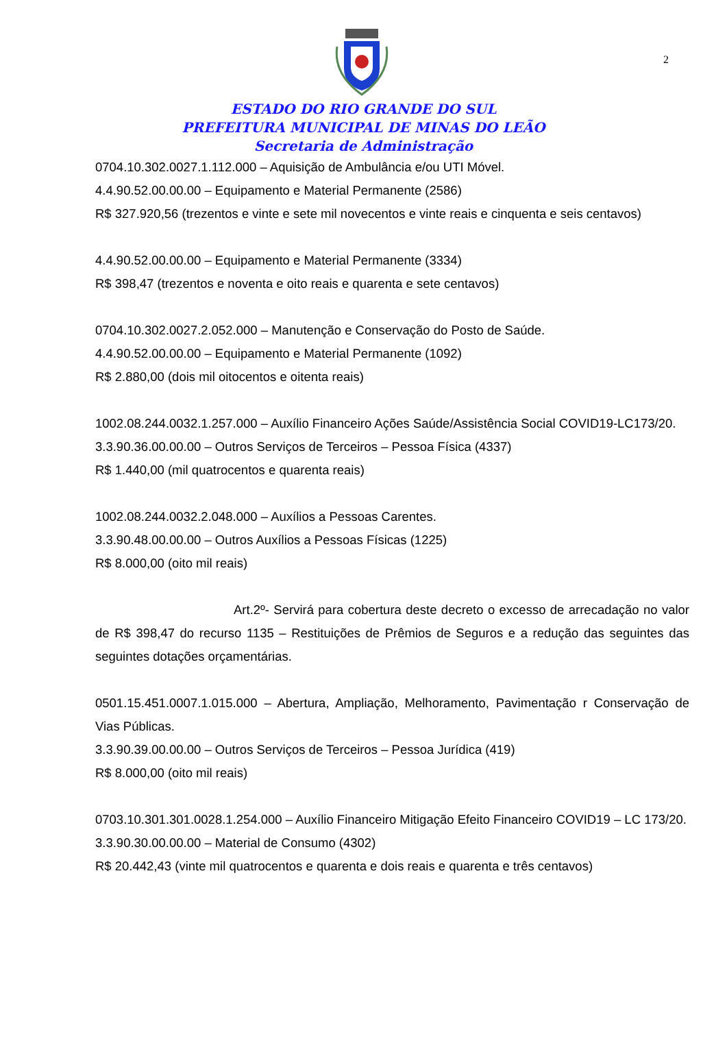2
ESTADO DO RIO GRANDE DO SUL
PREFEITURA MUNICIPAL DE MINAS DO LEÃO
Secretaria de Administração
0704.10.302.0027.1.112.000 – Aquisição de Ambulância e/ou UTI Móvel.
4.4.90.52.00.00.00 – Equipamento e Material Permanente (2586)
R$ 327.920,56 (trezentos e vinte e sete mil novecentos e vinte reais e cinquenta e seis centavos)
4.4.90.52.00.00.00 – Equipamento e Material Permanente (3334)
R$ 398,47 (trezentos e noventa e oito reais e quarenta e sete centavos)
0704.10.302.0027.2.052.000 – Manutenção e Conservação do Posto de Saúde.
4.4.90.52.00.00.00 – Equipamento e Material Permanente (1092)
R$ 2.880,00 (dois mil oitocentos e oitenta reais)
1002.08.244.0032.1.257.000 – Auxílio Financeiro Ações Saúde/Assistência Social COVID19-LC173/20.
3.3.90.36.00.00.00 – Outros Serviços de Terceiros – Pessoa Física (4337)
R$ 1.440,00 (mil quatrocentos e quarenta reais)
1002.08.244.0032.2.048.000 – Auxílios a Pessoas Carentes.
3.3.90.48.00.00.00 – Outros Auxílios a Pessoas Físicas (1225)
R$ 8.000,00 (oito mil reais)
Art.2º- Servirá para cobertura deste decreto o excesso de arrecadação no valor de R$ 398,47 do recurso 1135 – Restituições de Prêmios de Seguros e a redução das seguintes das seguintes dotações orçamentárias.
0501.15.451.0007.1.015.000 – Abertura, Ampliação, Melhoramento, Pavimentação r Conservação de Vias Públicas.
3.3.90.39.00.00.00 – Outros Serviços de Terceiros – Pessoa Jurídica (419)
R$ 8.000,00 (oito mil reais)
0703.10.301.301.0028.1.254.000 – Auxílio Financeiro Mitigação Efeito Financeiro COVID19 – LC 173/20.
3.3.90.30.00.00.00 – Material de Consumo (4302)
R$ 20.442,43 (vinte mil quatrocentos e quarenta e dois reais e quarenta e três centavos)